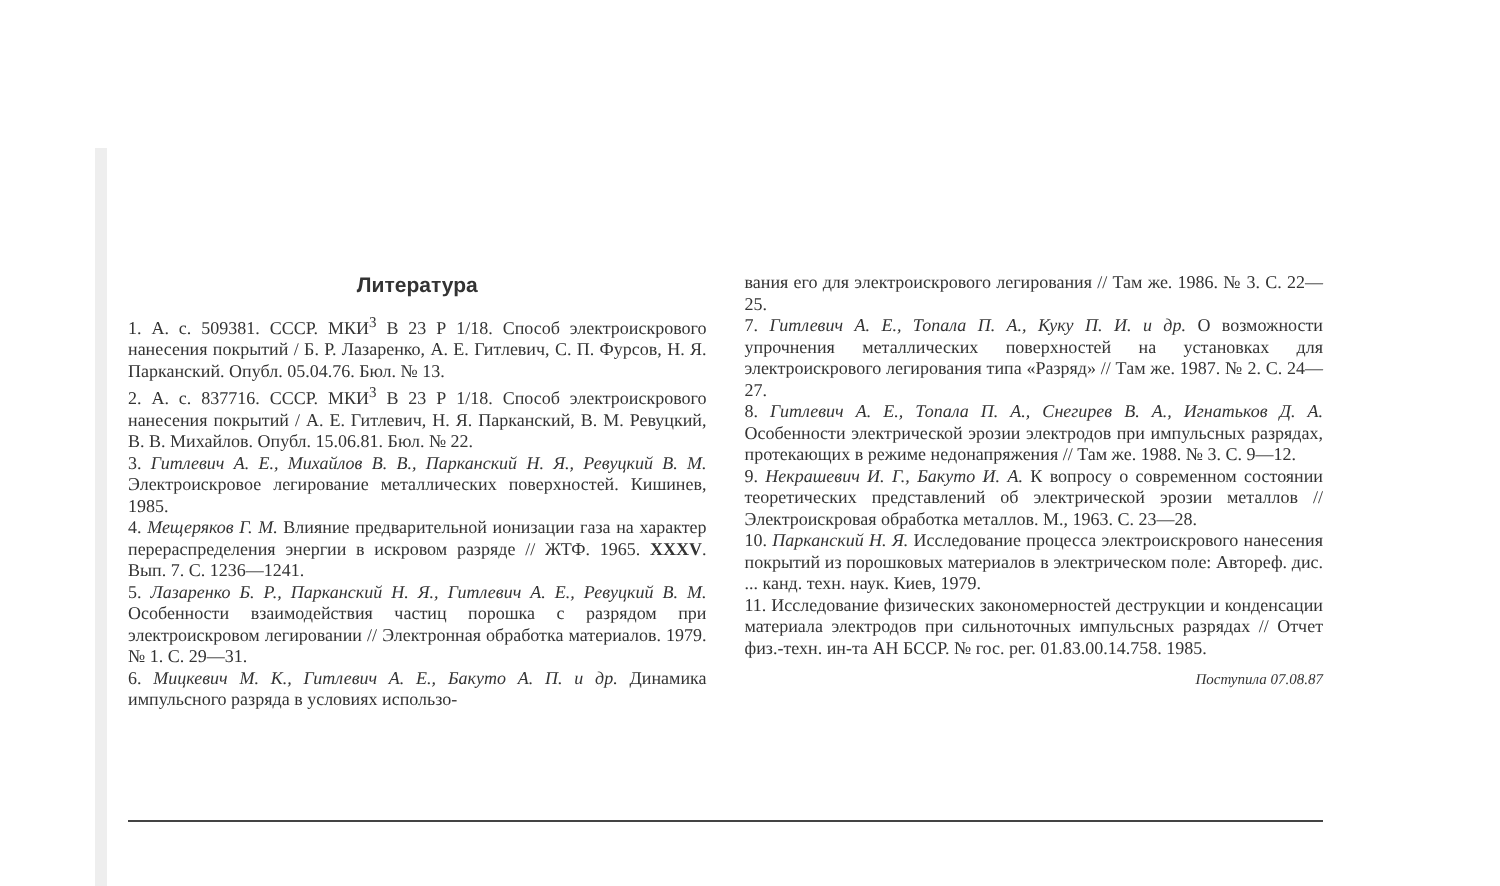Литература
1. А. с. 509381. СССР. МКИ<sup>3</sup> В 23 Р 1/18. Способ электроискрового нанесения покрытий / Б. Р. Лазаренко, А. Е. Гитлевич, С. П. Фурсов, Н. Я. Парканский. Опубл. 05.04.76. Бюл. № 13.
2. А. с. 837716. СССР. МКИ<sup>3</sup> В 23 Р 1/18. Способ электроискрового нанесения покрытий / А. Е. Гитлевич, Н. Я. Парканский, В. М. Ревуцкий, В. В. Михайлов. Опубл. 15.06.81. Бюл. № 22.
3. Гитлевич А. Е., Михайлов В. В., Парканский Н. Я., Ревуцкий В. М. Электроискровое легирование металлических поверхностей. Кишинев, 1985.
4. Мещеряков Г. М. Влияние предварительной ионизации газа на характер перераспределения энергии в искровом разряде // ЖТФ. 1965. XXXV. Вып. 7. С. 1236—1241.
5. Лазаренко Б. Р., Парканский Н. Я., Гитлевич А. Е., Ревуцкий В. М. Особенности взаимодействия частиц порошка с разрядом при электроискровом легировании // Электронная обработка материалов. 1979. № 1. С. 29—31.
6. Мицкевич М. К., Гитлевич А. Е., Бакуто А. П. и др. Динамика импульсного разряда в условиях использо-
вания его для электроискрового легирования // Там же. 1986. № 3. С. 22—25.
7. Гитлевич А. Е., Топала П. А., Куку П. И. и др. О возможности упрочнения металлических поверхностей на установках для электроискрового легирования типа «Разряд» // Там же. 1987. № 2. С. 24—27.
8. Гитлевич А. Е., Топала П. А., Снегирев В. А., Игнатьков Д. А. Особенности электрической эрозии электродов при импульсных разрядах, протекающих в режиме недонапряжения // Там же. 1988. № 3. С. 9—12.
9. Некрашевич И. Г., Бакуто И. А. К вопросу о современном состоянии теоретических представлений об электрической эрозии металлов // Электроискровая обработка металлов. М., 1963. С. 23—28.
10. Парканский Н. Я. Исследование процесса электроискрового нанесения покрытий из порошковых материалов в электрическом поле: Автореф. дис. ... канд. техн. наук. Киев, 1979.
11. Исследование физических закономерностей деструкции и конденсации материала электродов при сильноточных импульсных разрядах // Отчет физ.-техн. ин-та АН БССР. № гос. рег. 01.83.00.14.758. 1985.
Поступила 07.08.87